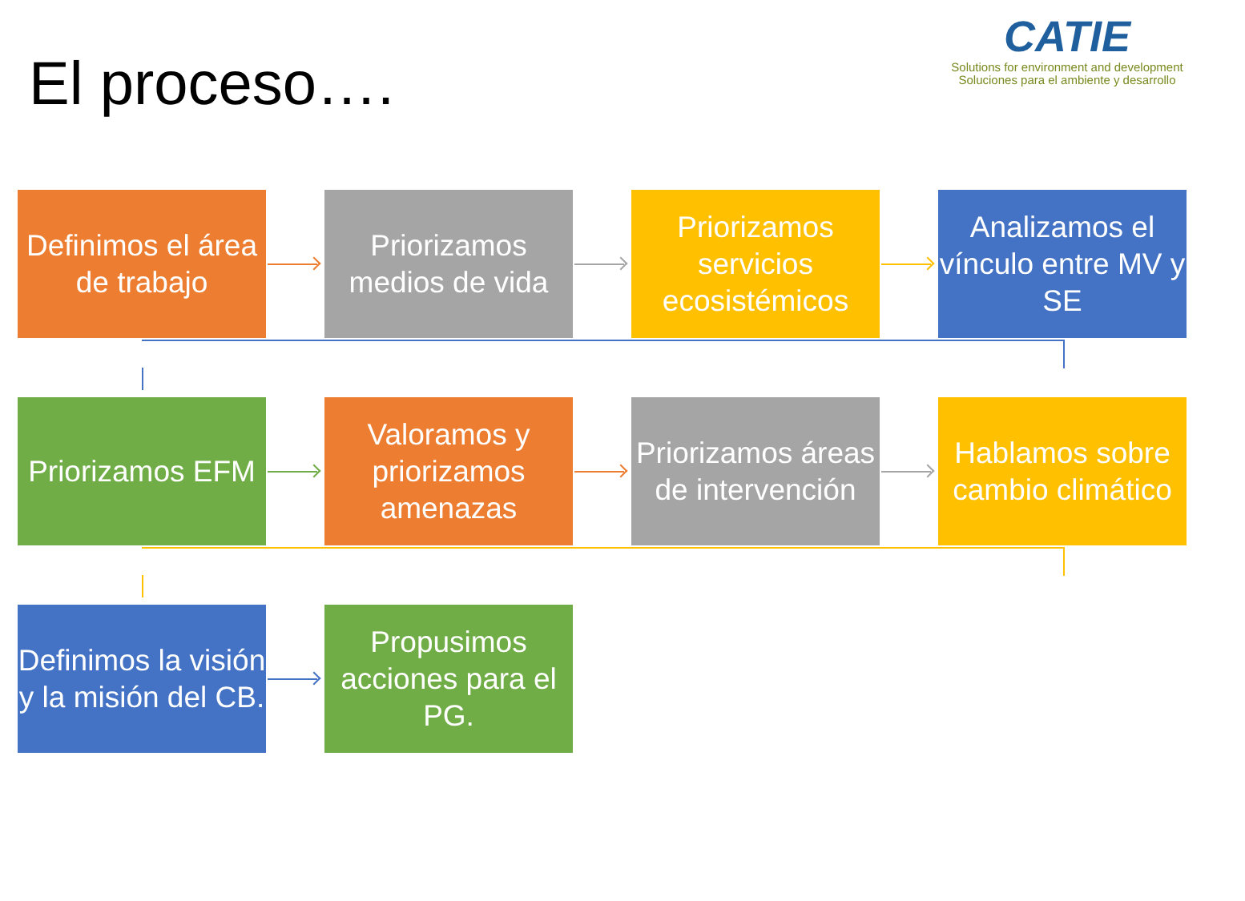El proceso….
CATIE
Solutions for environment and development
Soluciones para el ambiente y desarrollo
Definimos el área de trabajo
Priorizamos medios de vida
Priorizamos servicios ecosistémicos
Analizamos el vínculo entre MV y SE
Priorizamos EFM
Valoramos y priorizamos amenazas
Priorizamos áreas de intervención
Hablamos sobre cambio climático
Definimos la visión y la misión del CB.
Propusimos acciones para el PG.